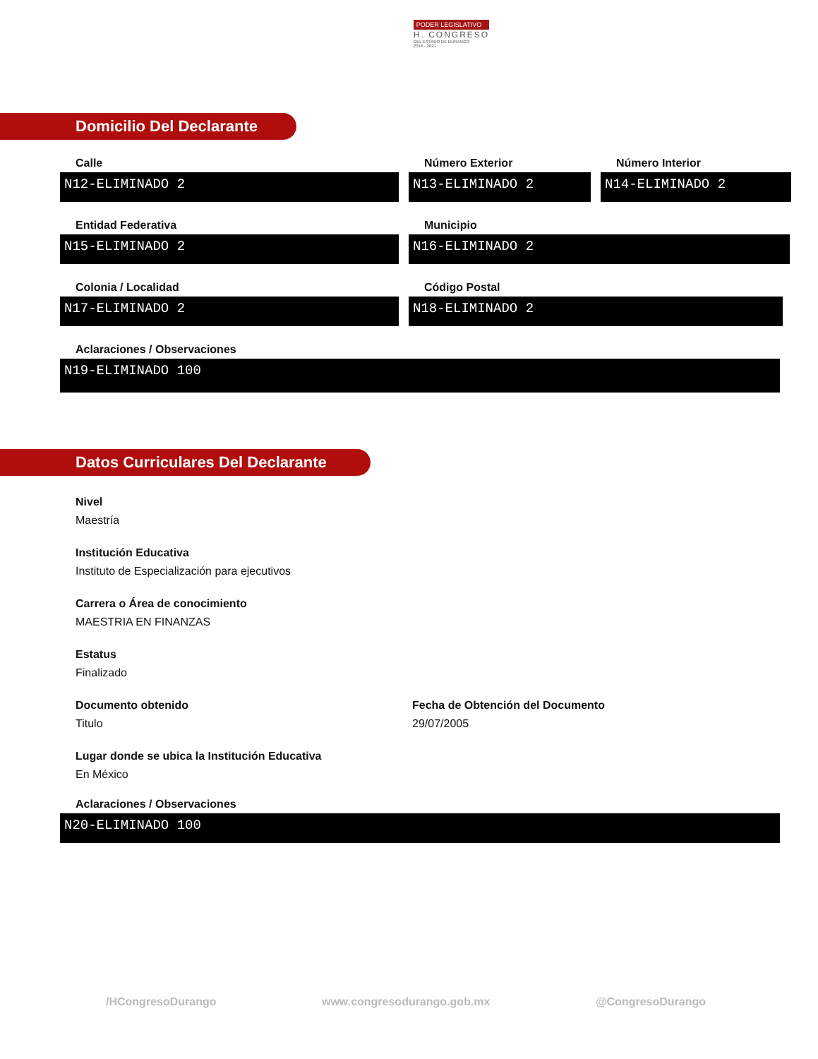PODER LEGISLATIVO
H. CONGRESO
DEL ESTADO DE DURANGO
2018 - 2021
Domicilio Del Declarante
Calle
N12-ELIMINADO 2
Número Exterior
N13-ELIMINADO 2
Número Interior
N14-ELIMINADO 2
Entidad Federativa
N15-ELIMINADO 2
Municipio
N16-ELIMINADO 2
Colonia / Localidad
N17-ELIMINADO 2
Código Postal
N18-ELIMINADO 2
Aclaraciones / Observaciones
N19-ELIMINADO 100
Datos Curriculares Del Declarante
Nivel
Maestría
Institución Educativa
Instituto de Especialización para ejecutivos
Carrera o Área de conocimiento
MAESTRIA EN FINANZAS
Estatus
Finalizado
Documento obtenido
Titulo
Fecha de Obtención del Documento
29/07/2005
Lugar donde se ubica la Institución Educativa
En México
Aclaraciones / Observaciones
N20-ELIMINADO 100
/HCongresoDurango www.congresodurango.gob.mx @CongresoDurango